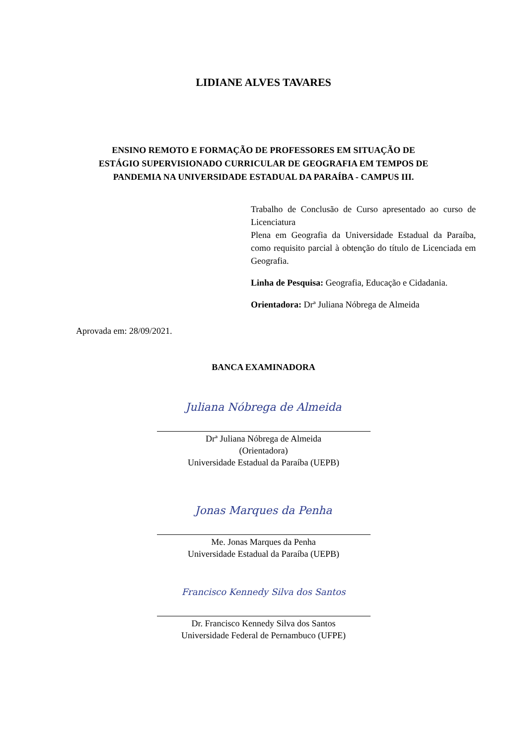LIDIANE ALVES TAVARES
ENSINO REMOTO E FORMAÇÃO DE PROFESSORES EM SITUAÇÃO DE
ESTÁGIO SUPERVISIONADO CURRICULAR DE GEOGRAFIA EM TEMPOS DE
PANDEMIA NA UNIVERSIDADE ESTADUAL DA PARAÍBA - CAMPUS III.
Trabalho de Conclusão de Curso apresentado ao curso de Licenciatura
Plena em Geografia da Universidade Estadual da Paraíba, como requisito parcial à obtenção do título de Licenciada em Geografia.
Linha de Pesquisa: Geografia, Educação e Cidadania.
Orientadora: Drª Juliana Nóbrega de Almeida
Aprovada em: 28/09/2021.
BANCA EXAMINADORA
Juliana Nóbrega de Almeida
Drª Juliana Nóbrega de Almeida
(Orientadora)
Universidade Estadual da Paraíba (UEPB)
Jonas Marques da Penha
Me. Jonas Marques da Penha
Universidade Estadual da Paraíba (UEPB)
Francisco Kennedy Silva dos Santos
Dr. Francisco Kennedy Silva dos Santos
Universidade Federal de Pernambuco (UFPE)